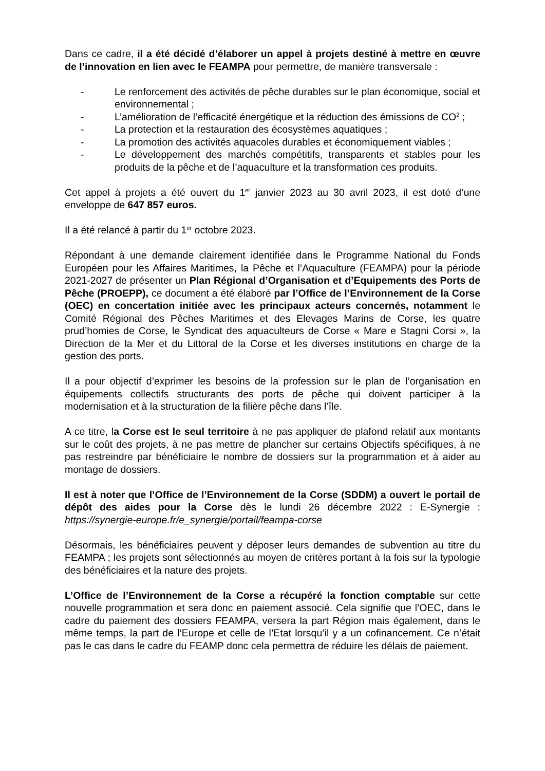Dans ce cadre, il a été décidé d’élaborer un appel à projets destiné à mettre en œuvre de l’innovation en lien avec le FEAMPA pour permettre, de manière transversale :
- Le renforcement des activités de pêche durables sur le plan économique, social et environnemental ;
- L’amélioration de l’efficacité énergétique et la réduction des émissions de CO<sup>2</sup> ;
- La protection et la restauration des écosystèmes aquatiques ;
- La promotion des activités aquacoles durables et économiquement viables ;
- Le développement des marchés compétitifs, transparents et stables pour les produits de la pêche et de l’aquaculture et la transformation ces produits.
Cet appel à projets a été ouvert du 1<sup>er</sup> janvier 2023 au 30 avril 2023, il est doté d’une enveloppe de 647 857 euros.
Il a été relancé à partir du 1<sup>er</sup> octobre 2023.
Répondant à une demande clairement identifiée dans le Programme National du Fonds Européen pour les Affaires Maritimes, la Pêche et l’Aquaculture (FEAMPA) pour la période 2021-2027 de présenter un Plan Régional d’Organisation et d’Equipements des Ports de Pêche (PROEPP), ce document a été élaboré par l’Office de l’Environnement de la Corse (OEC) en concertation initiée avec les principaux acteurs concernés, notamment le Comité Régional des Pêches Maritimes et des Elevages Marins de Corse, les quatre prud’homies de Corse, le Syndicat des aquaculteurs de Corse « Mare e Stagni Corsi », la Direction de la Mer et du Littoral de la Corse et les diverses institutions en charge de la gestion des ports.
Il a pour objectif d’exprimer les besoins de la profession sur le plan de l’organisation en équipements collectifs structurants des ports de pêche qui doivent participer à la modernisation et à la structuration de la filière pêche dans l’île.
A ce titre, la Corse est le seul territoire à ne pas appliquer de plafond relatif aux montants sur le coût des projets, à ne pas mettre de plancher sur certains Objectifs spécifiques, à ne pas restreindre par bénéficiaire le nombre de dossiers sur la programmation et à aider au montage de dossiers.
Il est à noter que l’Office de l’Environnement de la Corse (SDDM) a ouvert le portail de dépôt des aides pour la Corse dès le lundi 26 décembre 2022 : E-Synergie : https://synergie-europe.fr/e_synergie/portail/feampa-corse
Désormais, les bénéficiaires peuvent y déposer leurs demandes de subvention au titre du FEAMPA ; les projets sont sélectionnés au moyen de critères portant à la fois sur la typologie des bénéficiaires et la nature des projets.
L’Office de l’Environnement de la Corse a récupéré la fonction comptable sur cette nouvelle programmation et sera donc en paiement associé. Cela signifie que l’OEC, dans le cadre du paiement des dossiers FEAMPA, versera la part Région mais également, dans le même temps, la part de l’Europe et celle de l’Etat lorsqu’il y a un cofinancement. Ce n’était pas le cas dans le cadre du FEAMP donc cela permettra de réduire les délais de paiement.